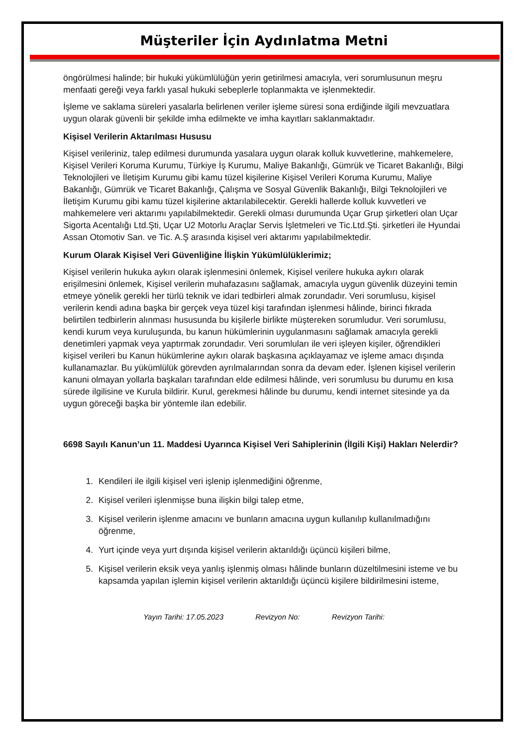Müşteriler İçin Aydınlatma Metni
öngörülmesi halinde; bir hukuki yükümlülüğün yerin getirilmesi amacıyla, veri sorumlusunun meşru menfaati gereği veya farklı yasal hukuki sebeplerle toplanmakta ve işlenmektedir.
İşleme ve saklama süreleri yasalarla belirlenen veriler işleme süresi sona erdiğinde ilgili mevzuatlara uygun olarak güvenli bir şekilde imha edilmekte ve imha kayıtları saklanmaktadır.
Kişisel Verilerin Aktarılması Hususu
Kişisel verileriniz, talep edilmesi durumunda yasalara uygun olarak kolluk kuvvetlerine, mahkemelere, Kişisel Verileri Koruma Kurumu, Türkiye İş Kurumu, Maliye Bakanlığı, Gümrük ve Ticaret Bakanlığı, Bilgi Teknolojileri ve İletişim Kurumu gibi kamu tüzel kişilerine Kişisel Verileri Koruma Kurumu, Maliye Bakanlığı, Gümrük ve Ticaret Bakanlığı, Çalışma ve Sosyal Güvenlik Bakanlığı, Bilgi Teknolojileri ve İletişim Kurumu gibi kamu tüzel kişilerine aktarılabilecektir. Gerekli hallerde kolluk kuvvetleri ve mahkemelere veri aktarımı yapılabilmektedir. Gerekli olması durumunda Uçar Grup şirketleri olan Uçar Sigorta Acentalığı Ltd.Şti, Uçar U2 Motorlu Araçlar Servis İşletmeleri ve Tic.Ltd.Şti. şirketleri ile Hyundai Assan Otomotiv San. ve Tic. A.Ş arasında kişisel veri aktarımı yapılabilmektedir.
Kurum Olarak Kişisel Veri Güvenliğine İlişkin Yükümlülüklerimiz;
Kişisel verilerin hukuka aykırı olarak işlenmesini önlemek, Kişisel verilere hukuka aykırı olarak erişilmesini önlemek, Kişisel verilerin muhafazasını sağlamak, amacıyla uygun güvenlik düzeyini temin etmeye yönelik gerekli her türlü teknik ve idari tedbirleri almak zorundadır. Veri sorumlusu, kişisel verilerin kendi adına başka bir gerçek veya tüzel kişi tarafından işlenmesi hâlinde, birinci fıkrada belirtilen tedbirlerin alınması hususunda bu kişilerle birlikte müştereken sorumludur. Veri sorumlusu, kendi kurum veya kuruluşunda, bu kanun hükümlerinin uygulanmasını sağlamak amacıyla gerekli denetimleri yapmak veya yaptırmak zorundadır. Veri sorumluları ile veri işleyen kişiler, öğrendikleri kişisel verileri bu Kanun hükümlerine aykırı olarak başkasına açıklayamaz ve işleme amacı dışında kullanamazlar. Bu yükümlülük görevden ayrılmalarından sonra da devam eder. İşlenen kişisel verilerin kanuni olmayan yollarla başkaları tarafından elde edilmesi hâlinde, veri sorumlusu bu durumu en kısa sürede ilgilisine ve Kurula bildirir. Kurul, gerekmesi hâlinde bu durumu, kendi internet sitesinde ya da uygun göreceği başka bir yöntemle ilan edebilir.
6698 Sayılı Kanun’un 11. Maddesi Uyarınca Kişisel Veri Sahiplerinin (İlgili Kişi) Hakları Nelerdir?
1. Kendileri ile ilgili kişisel veri işlenip işlenmediğini öğrenme,
2. Kişisel verileri işlenmişse buna ilişkin bilgi talep etme,
3. Kişisel verilerin işlenme amacını ve bunların amacına uygun kullanılıp kullanılmadığını öğrenme,
4. Yurt içinde veya yurt dışında kişisel verilerin aktarıldığı üçüncü kişileri bilme,
5. Kişisel verilerin eksik veya yanlış işlenmiş olması hâlinde bunların düzeltilmesini isteme ve bu kapsamda yapılan işlemin kişisel verilerin aktarıldığı üçüncü kişilere bildirilmesini isteme,
Yayın Tarihi: 17.05.2023 Revizyon No: Revizyon Tarihi: